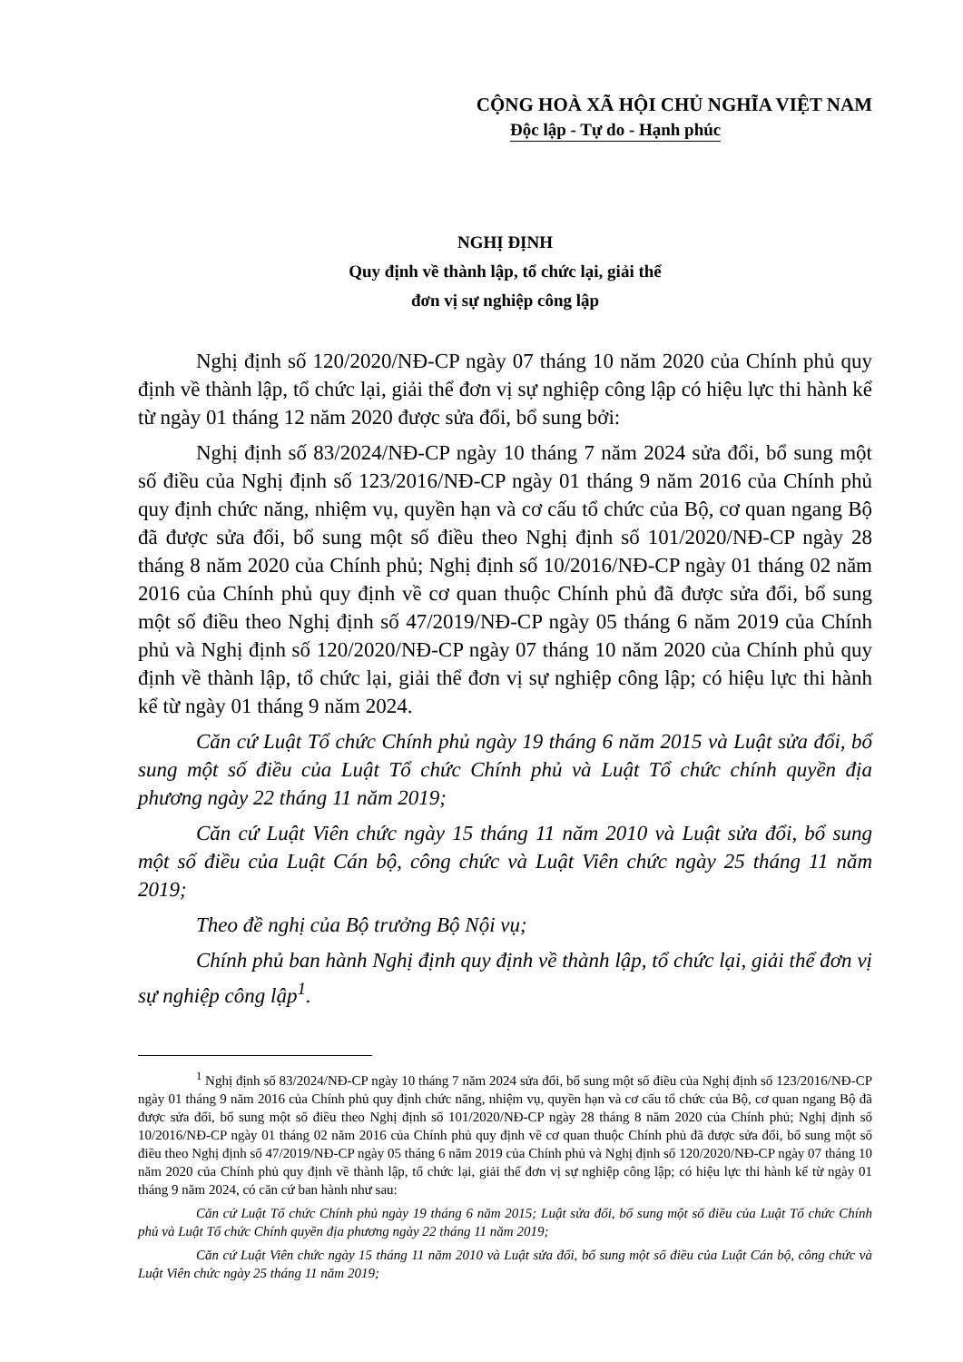CỘNG HOÀ XÃ HỘI CHỦ NGHĨA VIỆT NAM
Độc lập - Tự do - Hạnh phúc
NGHỊ ĐỊNH
Quy định về thành lập, tổ chức lại, giải thể
đơn vị sự nghiệp công lập
Nghị định số 120/2020/NĐ-CP ngày 07 tháng 10 năm 2020 của Chính phủ quy định về thành lập, tổ chức lại, giải thể đơn vị sự nghiệp công lập có hiệu lực thi hành kể từ ngày 01 tháng 12 năm 2020 được sửa đổi, bổ sung bởi:
Nghị định số 83/2024/NĐ-CP ngày 10 tháng 7 năm 2024 sửa đổi, bổ sung một số điều của Nghị định số 123/2016/NĐ-CP ngày 01 tháng 9 năm 2016 của Chính phủ quy định chức năng, nhiệm vụ, quyền hạn và cơ cấu tổ chức của Bộ, cơ quan ngang Bộ đã được sửa đổi, bổ sung một số điều theo Nghị định số 101/2020/NĐ-CP ngày 28 tháng 8 năm 2020 của Chính phủ; Nghị định số 10/2016/NĐ-CP ngày 01 tháng 02 năm 2016 của Chính phủ quy định về cơ quan thuộc Chính phủ đã được sửa đổi, bổ sung một số điều theo Nghị định số 47/2019/NĐ-CP ngày 05 tháng 6 năm 2019 của Chính phủ và Nghị định số 120/2020/NĐ-CP ngày 07 tháng 10 năm 2020 của Chính phủ quy định về thành lập, tổ chức lại, giải thể đơn vị sự nghiệp công lập; có hiệu lực thi hành kể từ ngày 01 tháng 9 năm 2024.
Căn cứ Luật Tổ chức Chính phủ ngày 19 tháng 6 năm 2015 và Luật sửa đổi, bổ sung một số điều của Luật Tổ chức Chính phủ và Luật Tổ chức chính quyền địa phương ngày 22 tháng 11 năm 2019;
Căn cứ Luật Viên chức ngày 15 tháng 11 năm 2010 và Luật sửa đổi, bổ sung một số điều của Luật Cán bộ, công chức và Luật Viên chức ngày 25 tháng 11 năm 2019;
Theo đề nghị của Bộ trưởng Bộ Nội vụ;
Chính phủ ban hành Nghị định quy định về thành lập, tổ chức lại, giải thể đơn vị sự nghiệp công lập<sup>1</sup>.
<sup>1</sup> Nghị định số 83/2024/NĐ-CP ngày 10 tháng 7 năm 2024 sửa đổi, bổ sung một số điều của Nghị định số 123/2016/NĐ-CP ngày 01 tháng 9 năm 2016 của Chính phủ quy định chức năng, nhiệm vụ, quyền hạn và cơ cấu tổ chức của Bộ, cơ quan ngang Bộ đã được sửa đổi, bổ sung một số điều theo Nghị định số 101/2020/NĐ-CP ngày 28 tháng 8 năm 2020 của Chính phủ; Nghị định số 10/2016/NĐ-CP ngày 01 tháng 02 năm 2016 của Chính phủ quy định về cơ quan thuộc Chính phủ đã được sửa đổi, bổ sung một số điều theo Nghị định số 47/2019/NĐ-CP ngày 05 tháng 6 năm 2019 của Chính phủ và Nghị định số 120/2020/NĐ-CP ngày 07 tháng 10 năm 2020 của Chính phủ quy định về thành lập, tổ chức lại, giải thể đơn vị sự nghiệp công lập; có hiệu lực thi hành kể từ ngày 01 tháng 9 năm 2024, có căn cứ ban hành như sau:
Căn cứ Luật Tổ chức Chính phủ ngày 19 tháng 6 năm 2015; Luật sửa đổi, bổ sung một số điều của Luật Tổ chức Chính phủ và Luật Tổ chức Chính quyền địa phương ngày 22 tháng 11 năm 2019;
Căn cứ Luật Viên chức ngày 15 tháng 11 năm 2010 và Luật sửa đổi, bổ sung một số điều của Luật Cán bộ, công chức và Luật Viên chức ngày 25 tháng 11 năm 2019;